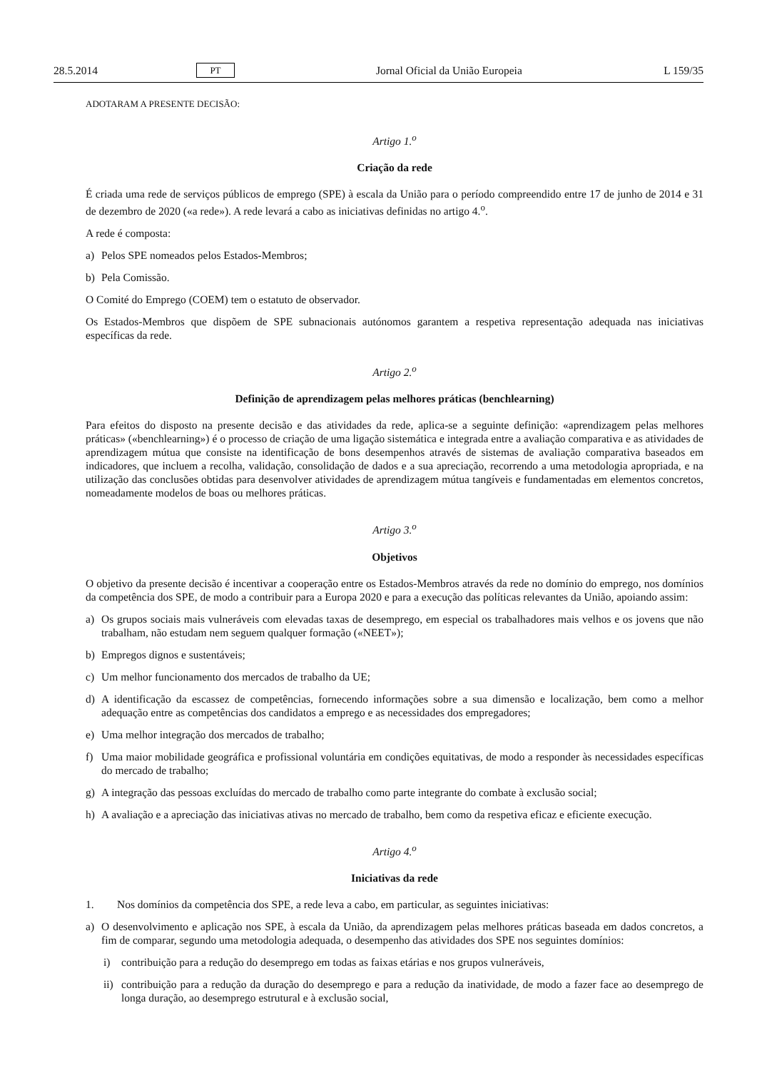28.5.2014 PT Jornal Oficial da União Europeia L 159/35
ADOTARAM A PRESENTE DECISÃO:
Artigo 1.<sup>o</sup>
Criação da rede
É criada uma rede de serviços públicos de emprego (SPE) à escala da União para o período compreendido entre 17 de junho de 2014 e 31 de dezembro de 2020 («a rede»). A rede levará a cabo as iniciativas definidas no artigo 4.<sup>o</sup>.
A rede é composta:
a) Pelos SPE nomeados pelos Estados-Membros;
b) Pela Comissão.
O Comité do Emprego (COEM) tem o estatuto de observador.
Os Estados-Membros que dispõem de SPE subnacionais autónomos garantem a respetiva representação adequada nas iniciativas específicas da rede.
Artigo 2.<sup>o</sup>
Definição de aprendizagem pelas melhores práticas (benchlearning)
Para efeitos do disposto na presente decisão e das atividades da rede, aplica-se a seguinte definição: «aprendizagem pelas melhores práticas» («benchlearning») é o processo de criação de uma ligação sistemática e integrada entre a avaliação comparativa e as atividades de aprendizagem mútua que consiste na identificação de bons desempenhos através de sistemas de avaliação comparativa baseados em indicadores, que incluem a recolha, validação, consolidação de dados e a sua apreciação, recorrendo a uma metodologia apropriada, e na utilização das conclusões obtidas para desenvolver atividades de aprendizagem mútua tangíveis e fundamentadas em elementos concretos, nomeadamente modelos de boas ou melhores práticas.
Artigo 3.<sup>o</sup>
Objetivos
O objetivo da presente decisão é incentivar a cooperação entre os Estados-Membros através da rede no domínio do emprego, nos domínios da competência dos SPE, de modo a contribuir para a Europa 2020 e para a execução das políticas relevantes da União, apoiando assim:
a) Os grupos sociais mais vulneráveis com elevadas taxas de desemprego, em especial os trabalhadores mais velhos e os jovens que não trabalham, não estudam nem seguem qualquer formação («NEET»);
b) Empregos dignos e sustentáveis;
c) Um melhor funcionamento dos mercados de trabalho da UE;
d) A identificação da escassez de competências, fornecendo informações sobre a sua dimensão e localização, bem como a melhor adequação entre as competências dos candidatos a emprego e as necessidades dos empregadores;
e) Uma melhor integração dos mercados de trabalho;
f) Uma maior mobilidade geográfica e profissional voluntária em condições equitativas, de modo a responder às necessidades específicas do mercado de trabalho;
g) A integração das pessoas excluídas do mercado de trabalho como parte integrante do combate à exclusão social;
h) A avaliação e a apreciação das iniciativas ativas no mercado de trabalho, bem como da respetiva eficaz e eficiente execução.
Artigo 4.<sup>o</sup>
Iniciativas da rede
1. Nos domínios da competência dos SPE, a rede leva a cabo, em particular, as seguintes iniciativas:
a) O desenvolvimento e aplicação nos SPE, à escala da União, da aprendizagem pelas melhores práticas baseada em dados concretos, a fim de comparar, segundo uma metodologia adequada, o desempenho das atividades dos SPE nos seguintes domínios:
i) contribuição para a redução do desemprego em todas as faixas etárias e nos grupos vulneráveis,
ii) contribuição para a redução da duração do desemprego e para a redução da inatividade, de modo a fazer face ao desemprego de longa duração, ao desemprego estrutural e à exclusão social,